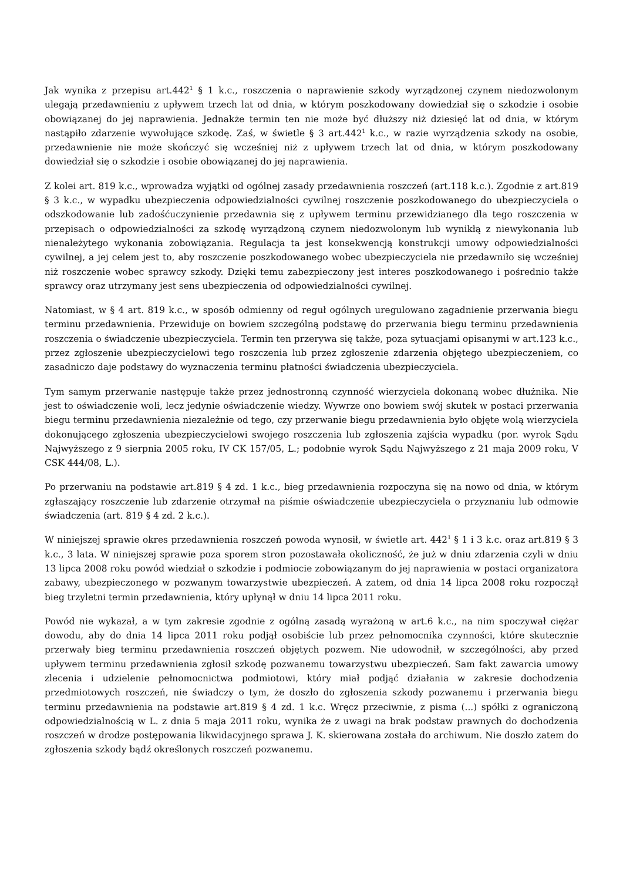Jak wynika z przepisu art.442<sup>1</sup> § 1 k.c., roszczenia o naprawienie szkody wyrządzonej czynem niedozwolonym ulegają przedawnieniu z upływem trzech lat od dnia, w którym poszkodowany dowiedział się o szkodzie i osobie obowiązanej do jej naprawienia. Jednakże termin ten nie może być dłuższy niż dziesięć lat od dnia, w którym nastąpiło zdarzenie wywołujące szkodę. Zaś, w świetle § 3 art.442<sup>1</sup> k.c., w razie wyrządzenia szkody na osobie, przedawnienie nie może skończyć się wcześniej niż z upływem trzech lat od dnia, w którym poszkodowany dowiedział się o szkodzie i osobie obowiązanej do jej naprawienia.
Z kolei art. 819 k.c., wprowadza wyjątki od ogólnej zasady przedawnienia roszczeń (art.118 k.c.). Zgodnie z art.819 § 3 k.c., w wypadku ubezpieczenia odpowiedzialności cywilnej roszczenie poszkodowanego do ubezpieczyciela o odszkodowanie lub zadośćuczynienie przedawnia się z upływem terminu przewidzianego dla tego roszczenia w przepisach o odpowiedzialności za szkodę wyrządzoną czynem niedozwolonym lub wynikłą z niewykonania lub nienależytego wykonania zobowiązania. Regulacja ta jest konsekwencją konstrukcji umowy odpowiedzialności cywilnej, a jej celem jest to, aby roszczenie poszkodowanego wobec ubezpieczyciela nie przedawniło się wcześniej niż roszczenie wobec sprawcy szkody. Dzięki temu zabezpieczony jest interes poszkodowanego i pośrednio także sprawcy oraz utrzymany jest sens ubezpieczenia od odpowiedzialności cywilnej.
Natomiast, w § 4 art. 819 k.c., w sposób odmienny od reguł ogólnych uregulowano zagadnienie przerwania biegu terminu przedawnienia. Przewiduje on bowiem szczególną podstawę do przerwania biegu terminu przedawnienia roszczenia o świadczenie ubezpieczyciela. Termin ten przerywa się także, poza sytuacjami opisanymi w art.123 k.c., przez zgłoszenie ubezpieczycielowi tego roszczenia lub przez zgłoszenie zdarzenia objętego ubezpieczeniem, co zasadniczo daje podstawy do wyznaczenia terminu płatności świadczenia ubezpieczyciela.
Tym samym przerwanie następuje także przez jednostronną czynność wierzyciela dokonaną wobec dłużnika. Nie jest to oświadczenie woli, lecz jedynie oświadczenie wiedzy. Wywrze ono bowiem swój skutek w postaci przerwania biegu terminu przedawnienia niezależnie od tego, czy przerwanie biegu przedawnienia było objęte wolą wierzyciela dokonującego zgłoszenia ubezpieczycielowi swojego roszczenia lub zgłoszenia zajścia wypadku (por. wyrok Sądu Najwyższego z 9 sierpnia 2005 roku, IV CK 157/05, L.; podobnie wyrok Sądu Najwyższego z 21 maja 2009 roku, V CSK 444/08, L.).
Po przerwaniu na podstawie art.819 § 4 zd. 1 k.c., bieg przedawnienia rozpoczyna się na nowo od dnia, w którym zgłaszający roszczenie lub zdarzenie otrzymał na piśmie oświadczenie ubezpieczyciela o przyznaniu lub odmowie świadczenia (art. 819 § 4 zd. 2 k.c.).
W niniejszej sprawie okres przedawnienia roszczeń powoda wynosił, w świetle art. 442<sup>1</sup> § 1 i 3 k.c. oraz art.819 § 3 k.c., 3 lata. W niniejszej sprawie poza sporem stron pozostawała okoliczność, że już w dniu zdarzenia czyli w dniu 13 lipca 2008 roku powód wiedział o szkodzie i podmiocie zobowiązanym do jej naprawienia w postaci organizatora zabawy, ubezpieczonego w pozwanym towarzystwie ubezpieczeń. A zatem, od dnia 14 lipca 2008 roku rozpoczął bieg trzyletni termin przedawnienia, który upłynął w dniu 14 lipca 2011 roku.
Powód nie wykazał, a w tym zakresie zgodnie z ogólną zasadą wyrażoną w art.6 k.c., na nim spoczywał ciężar dowodu, aby do dnia 14 lipca 2011 roku podjął osobiście lub przez pełnomocnika czynności, które skutecznie przerwały bieg terminu przedawnienia roszczeń objętych pozwem. Nie udowodnił, w szczególności, aby przed upływem terminu przedawnienia zgłosił szkodę pozwanemu towarzystwu ubezpieczeń. Sam fakt zawarcia umowy zlecenia i udzielenie pełnomocnictwa podmiotowi, który miał podjąć działania w zakresie dochodzenia przedmiotowych roszczeń, nie świadczy o tym, że doszło do zgłoszenia szkody pozwanemu i przerwania biegu terminu przedawnienia na podstawie art.819 § 4 zd. 1 k.c. Wręcz przeciwnie, z pisma (...) spółki z ograniczoną odpowiedzialnością w L. z dnia 5 maja 2011 roku, wynika że z uwagi na brak podstaw prawnych do dochodzenia roszczeń w drodze postępowania likwidacyjnego sprawa J. K. skierowana została do archiwum. Nie doszło zatem do zgłoszenia szkody bądź określonych roszczeń pozwanemu.